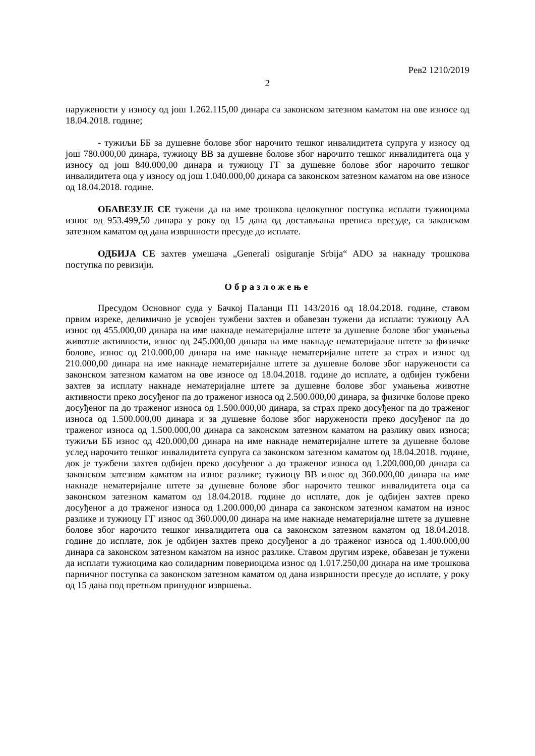Рев2 1210/2019
2
наружености у износу од још 1.262.115,00 динара са законском затезном каматом на ове износе од 18.04.2018. године;
- тужиљи ББ за душевне болове због нарочито тешког инвалидитета супруга у износу од још 780.000,00 динара, тужиоцу ВВ за душевне болове због нарочито тешког инвалидитета оца у износу од још 840.000,00 динара и тужиоцу ГГ за душевне болове због нарочито тешког инвалидитета оца у износу од још 1.040.000,00 динара са законском затезном каматом на ове износе од 18.04.2018. године.
ОБАВЕЗУЈЕ СЕ тужени да на име трошкова целокупног поступка исплати тужиоцима износ од 953.499,50 динара у року од 15 дана од достављања преписа пресуде, са законском затезном каматом од дана извршности пресуде до исплате.
ОДБИЈА СЕ захтев умешача „Generali osiguranje Srbija“ ADO за накнаду трошкова поступка по ревизији.
Образложење
Пресудом Основног суда у Бачкој Паланци П1 143/2016 од 18.04.2018. године, ставом првим изреке, делимично је усвојен тужбени захтев и обавезан тужени да исплати: тужиоцу АА износ од 455.000,00 динара на име накнаде нематеријалне штете за душевне болове због умањења животне активности, износ од 245.000,00 динара на име накнаде нематеријалне штете за физичке болове, износ од 210.000,00 динара на име накнаде нематеријалне штете за страх и износ од 210.000,00 динара на име накнаде нематеријалне штете за душевне болове због наружености са законском затезном каматом на ове износе од 18.04.2018. године до исплате, а одбијен тужбени захтев за исплату накнаде нематеријалне штете за душевне болове због умањења животне активности преко досуђеног па до траженог износа од 2.500.000,00 динара, за физичке болове преко досуђеног па до траженог износа од 1.500.000,00 динара, за страх преко досуђеног па до траженог износа од 1.500.000,00 динара и за душевне болове због наружености преко досуђеног па до траженог износа од 1.500.000,00 динара са законском затезном каматом на разлику ових износа; тужиљи ББ износ од 420.000,00 динара на име накнаде нематеријалне штете за душевне болове услед нарочито тешког инвалидитета супруга са законском затезном каматом од 18.04.2018. године, док је тужбени захтев одбијен преко досуђеног а до траженог износа од 1.200.000,00 динара са законском затезном каматом на износ разлике; тужиоцу ВВ износ од 360.000,00 динара на име накнаде нематеријалне штете за душевне болове због нарочито тешког инвалидитета оца са законском затезном каматом од 18.04.2018. године до исплате, док је одбијен захтев преко досуђеног а до траженог износа од 1.200.000,00 динара са законском затезном каматом на износ разлике и тужиоцу ГГ износ од 360.000,00 динара на име накнаде нематеријалне штете за душевне болове због нарочито тешког инвалидитета оца са законском затезном каматом од 18.04.2018. године до исплате, док је одбијен захтев преко досуђеног а до траженог износа од 1.400.000,00 динара са законском затезном каматом на износ разлике. Ставом другим изреке, обавезан је тужени да исплати тужиоцима као солидарним повериоцима износ од 1.017.250,00 динара на име трошкова парничног поступка са законском затезном каматом од дана извршности пресуде до исплате, у року од 15 дана под претњом принудног извршења.